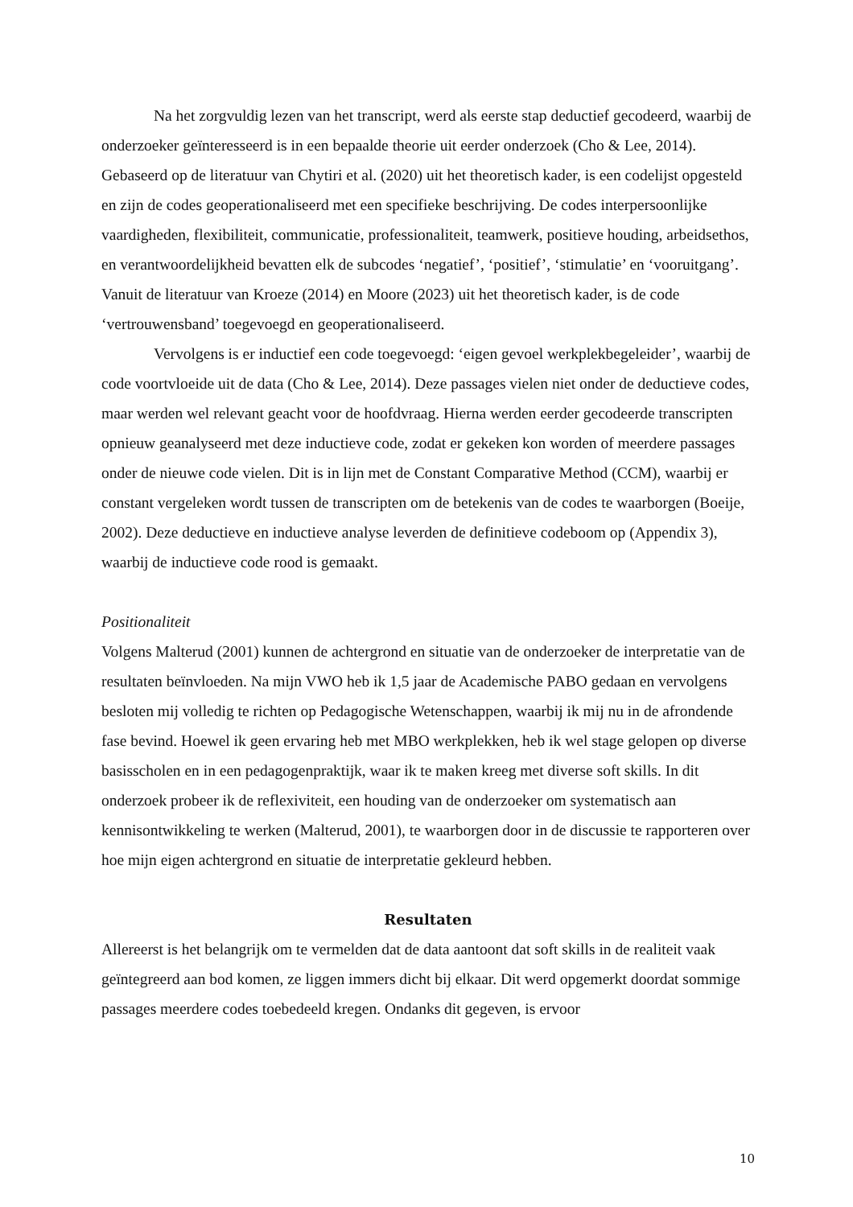Na het zorgvuldig lezen van het transcript, werd als eerste stap deductief gecodeerd, waarbij de onderzoeker geïnteresseerd is in een bepaalde theorie uit eerder onderzoek (Cho & Lee, 2014). Gebaseerd op de literatuur van Chytiri et al. (2020) uit het theoretisch kader, is een codelijst opgesteld en zijn de codes geoperationaliseerd met een specifieke beschrijving. De codes interpersoonlijke vaardigheden, flexibiliteit, communicatie, professionaliteit, teamwerk, positieve houding, arbeidsethos, en verantwoordelijkheid bevatten elk de subcodes ‘negatief’, ‘positief’, ‘stimulatie’ en ‘vooruitgang’. Vanuit de literatuur van Kroeze (2014) en Moore (2023) uit het theoretisch kader, is de code ‘vertrouwensband’ toegevoegd en geoperationaliseerd.
Vervolgens is er inductief een code toegevoegd: ‘eigen gevoel werkplekbegeleider’, waarbij de code voortvloeide uit de data (Cho & Lee, 2014). Deze passages vielen niet onder de deductieve codes, maar werden wel relevant geacht voor de hoofdvraag. Hierna werden eerder gecodeerde transcripten opnieuw geanalyseerd met deze inductieve code, zodat er gekeken kon worden of meerdere passages onder de nieuwe code vielen. Dit is in lijn met de Constant Comparative Method (CCM), waarbij er constant vergeleken wordt tussen de transcripten om de betekenis van de codes te waarborgen (Boeije, 2002). Deze deductieve en inductieve analyse leverden de definitieve codeboom op (Appendix 3), waarbij de inductieve code rood is gemaakt.
Positionaliteit
Volgens Malterud (2001) kunnen de achtergrond en situatie van de onderzoeker de interpretatie van de resultaten beïnvloeden. Na mijn VWO heb ik 1,5 jaar de Academische PABO gedaan en vervolgens besloten mij volledig te richten op Pedagogische Wetenschappen, waarbij ik mij nu in de afrondende fase bevind. Hoewel ik geen ervaring heb met MBO werkplekken, heb ik wel stage gelopen op diverse basisscholen en in een pedagogenpraktijk, waar ik te maken kreeg met diverse soft skills. In dit onderzoek probeer ik de reflexiviteit, een houding van de onderzoeker om systematisch aan kennisontwikkeling te werken (Malterud, 2001), te waarborgen door in de discussie te rapporteren over hoe mijn eigen achtergrond en situatie de interpretatie gekleurd hebben.
Resultaten
Allereerst is het belangrijk om te vermelden dat de data aantoont dat soft skills in de realiteit vaak geïntegreerd aan bod komen, ze liggen immers dicht bij elkaar. Dit werd opgemerkt doordat sommige passages meerdere codes toebedeeld kregen. Ondanks dit gegeven, is ervoor
10